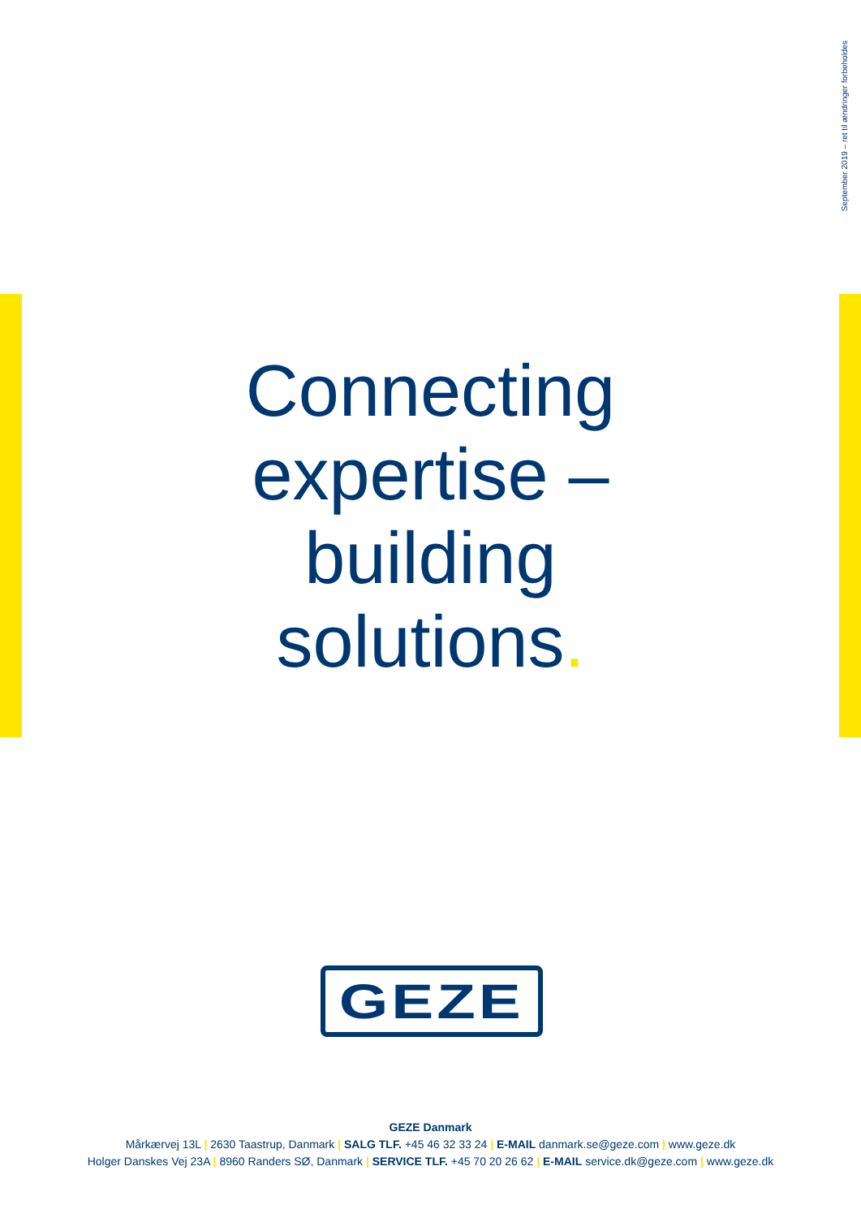September 2019 – ret til ændringer forbeholdes
Connecting
expertise –
building
solutions.
GEZE
GEZE Danmark
Mårkærvej 13L | 2630 Taastrup, Danmark | SALG TLF. +45 46 32 33 24 | E-MAIL danmark.se@geze.com | www.geze.dk
Holger Danskes Vej 23A | 8960 Randers SØ, Danmark | SERVICE TLF. +45 70 20 26 62 | E-MAIL service.dk@geze.com | www.geze.dk